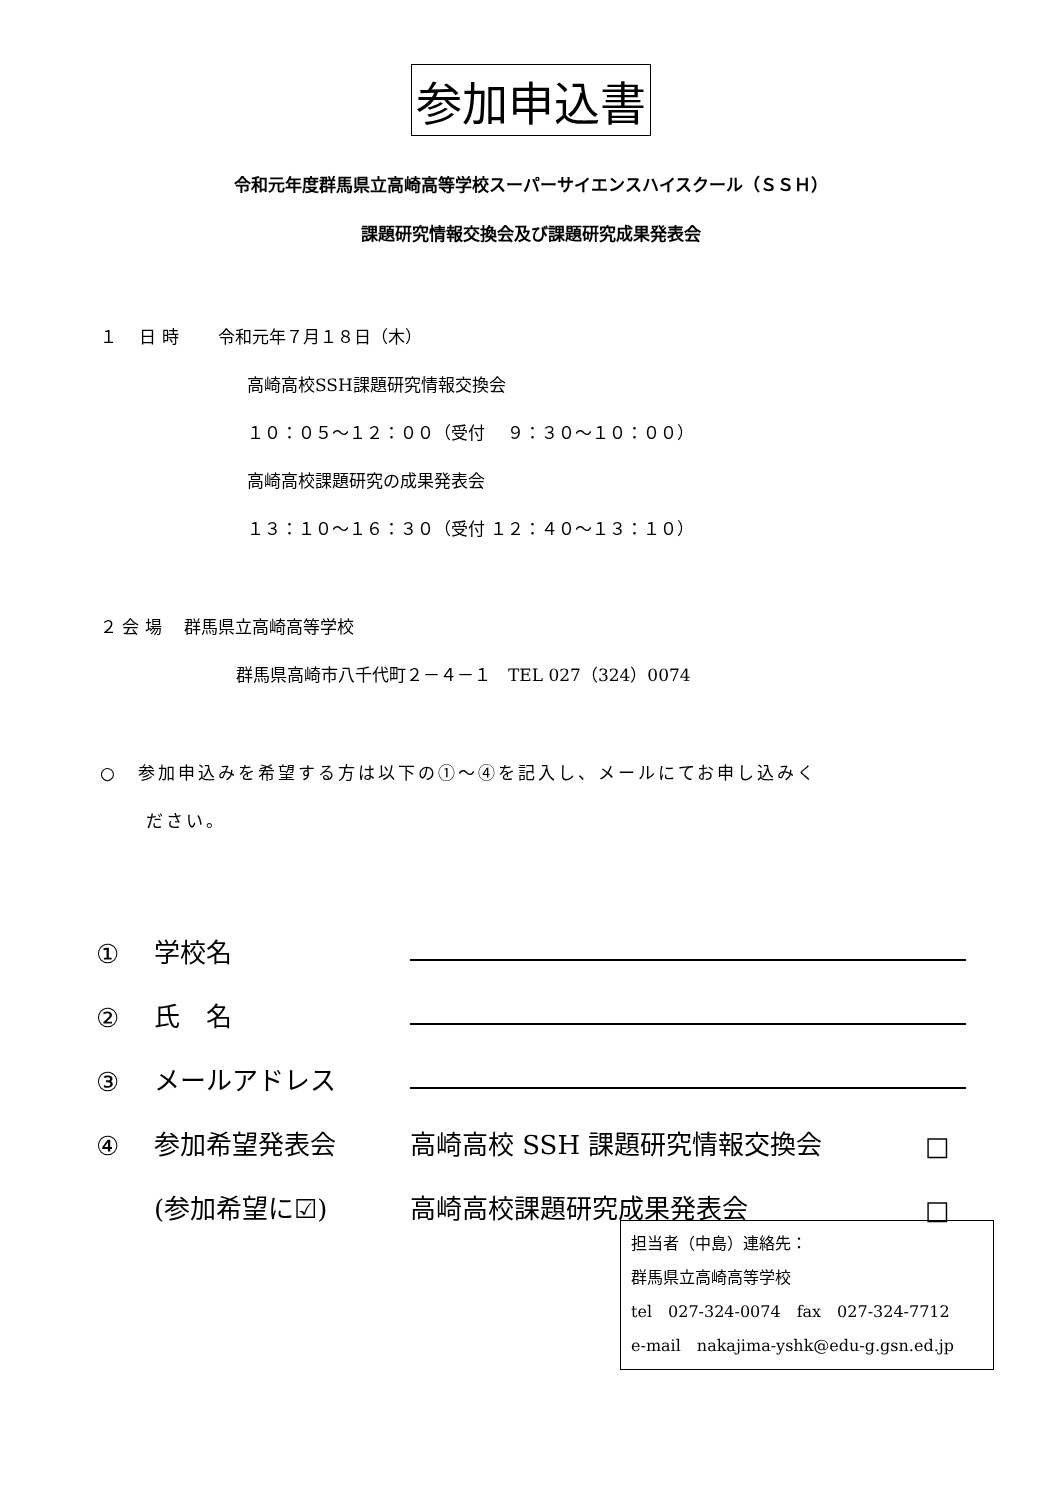参加申込書
令和元年度群馬県立高崎高等学校スーパーサイエンスハイスクール（ＳＳＨ）
課題研究情報交換会及び課題研究成果発表会
１　 日 時　　 令和元年７月１８日（木）
高崎高校SSH課題研究情報交換会
１０：０５～１２：００（受付　 ９：３０～１０：００）
高崎高校課題研究の成果発表会
１３：１０～１６：３０（受付 １２：４０～１３：１０）
２ 会 場　 群馬県立高崎高等学校
群馬県高崎市八千代町２－４－１　TEL 027（324）0074
○　参加申込みを希望する方は以下の①～④を記入し、メールにてお申し込みく
ださい。
① 学校名
② 氏　名
③ メールアドレス
④ 参加希望発表会 高崎高校 SSH 課題研究情報交換会 □
(参加希望に☑) 高崎高校課題研究成果発表会 □
担当者（中島）連絡先：
群馬県立高崎高等学校
tel　027-324-0074　fax　027-324-7712
e-mail　nakajima-yshk@edu-g.gsn.ed.jp